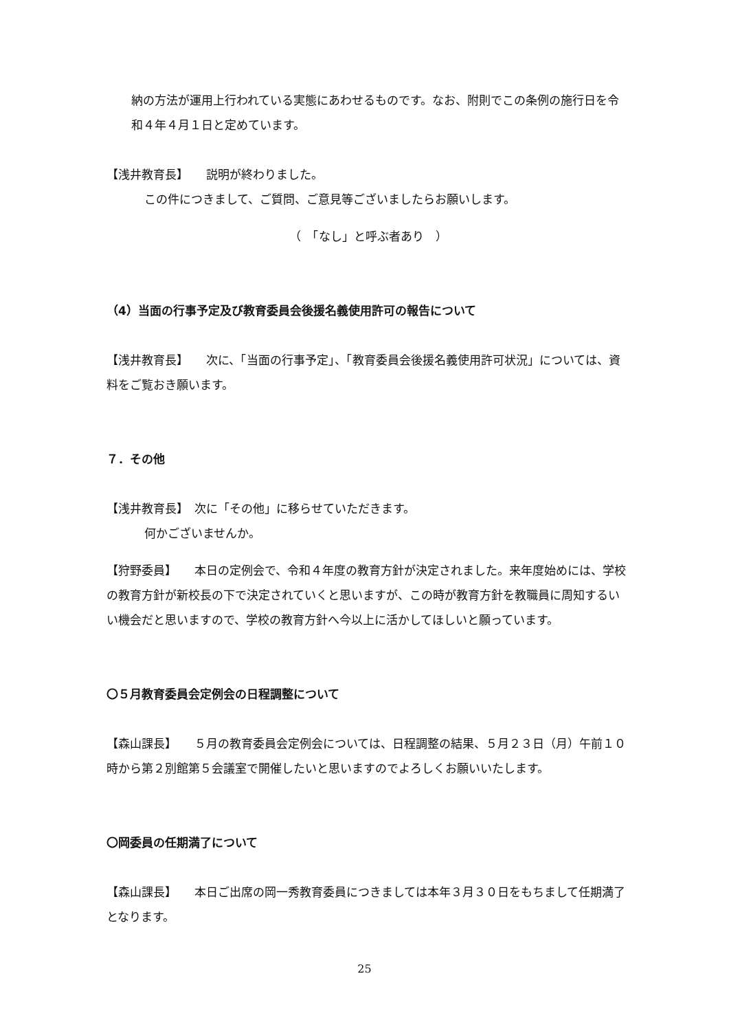納の方法が運用上行われている実態にあわせるものです。なお、附則でこの条例の施行日を令和４年４月１日と定めています。
【浅井教育長】　　説明が終わりました。
この件につきまして、ご質問、ご意見等ございましたらお願いします。
（　「なし」と呼ぶ者あり　）
（4）当面の行事予定及び教育委員会後援名義使用許可の報告について
【浅井教育長】　　次に、「当面の行事予定」、「教育委員会後援名義使用許可状況」については、資料をご覧おき願います。
７．その他
【浅井教育長】　次に「その他」に移らせていただきます。
何かございませんか。
【狩野委員】　　本日の定例会で、令和４年度の教育方針が決定されました。来年度始めには、学校の教育方針が新校長の下で決定されていくと思いますが、この時が教育方針を教職員に周知するいい機会だと思いますので、学校の教育方針へ今以上に活かしてほしいと願っています。
〇５月教育委員会定例会の日程調整について
【森山課長】　　５月の教育委員会定例会については、日程調整の結果、５月２３日（月）午前１０時から第２別館第５会議室で開催したいと思いますのでよろしくお願いいたします。
〇岡委員の任期満了について
【森山課長】　　本日ご出席の岡一秀教育委員につきましては本年３月３０日をもちまして任期満了となります。
25